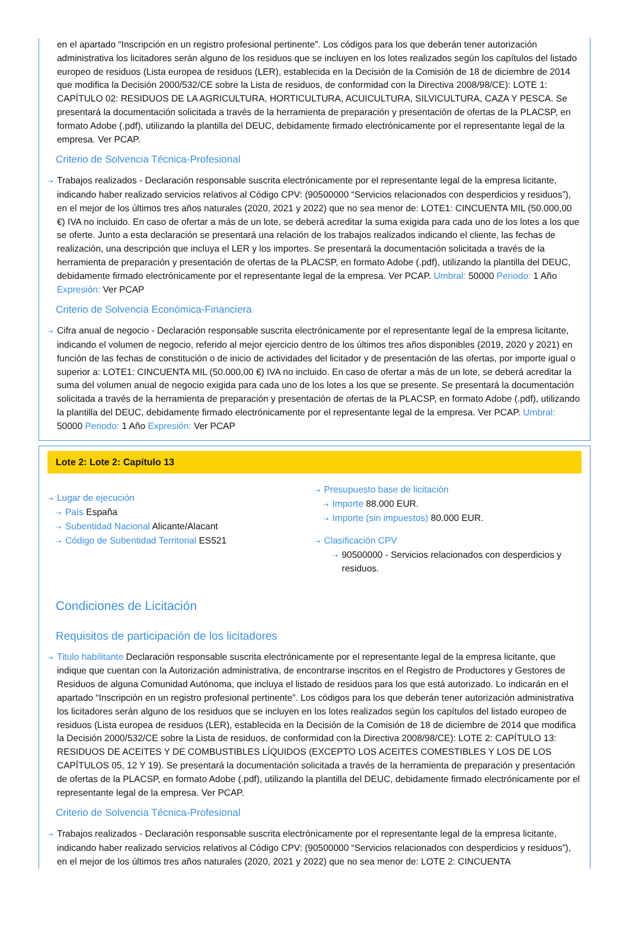en el apartado “Inscripción en un registro profesional pertinente”. Los códigos para los que deberán tener autorización administrativa los licitadores serán alguno de los residuos que se incluyen en los lotes realizados según los capítulos del listado europeo de residuos (Lista europea de residuos (LER), establecida en la Decisión de la Comisión de 18 de diciembre de 2014 que modifica la Decisión 2000/532/CE sobre la Lista de residuos, de conformidad con la Directiva 2008/98/CE): LOTE 1: CAPÍTULO 02: RESIDUOS DE LA AGRICULTURA, HORTICULTURA, ACUICULTURA, SILVICULTURA, CAZA Y PESCA. Se presentará la documentación solicitada a través de la herramienta de preparación y presentación de ofertas de la PLACSP, en formato Adobe (.pdf), utilizando la plantilla del DEUC, debidamente firmado electrónicamente por el representante legal de la empresa. Ver PCAP.
Criterio de Solvencia Técnica-Profesional
⇢ Trabajos realizados - Declaración responsable suscrita electrónicamente por el representante legal de la empresa licitante, indicando haber realizado servicios relativos al Código CPV: (90500000 “Servicios relacionados con desperdicios y residuos”), en el mejor de los últimos tres años naturales (2020, 2021 y 2022) que no sea menor de: LOTE1: CINCUENTA MIL (50.000,00 €) IVA no incluido. En caso de ofertar a más de un lote, se deberá acreditar la suma exigida para cada uno de los lotes a los que se oferte. Junto a esta declaración se presentará una relación de los trabajos realizados indicando el cliente, las fechas de realización, una descripción que incluya el LER y los importes. Se presentará la documentación solicitada a través de la herramienta de preparación y presentación de ofertas de la PLACSP, en formato Adobe (.pdf), utilizando la plantilla del DEUC, debidamente firmado electrónicamente por el representante legal de la empresa. Ver PCAP. Umbral: 50000 Periodo: 1 Año Expresión: Ver PCAP
Criterio de Solvencia Económica-Financiera
⇢ Cifra anual de negocio - Declaración responsable suscrita electrónicamente por el representante legal de la empresa licitante, indicando el volumen de negocio, referido al mejor ejercicio dentro de los últimos tres años disponibles (2019, 2020 y 2021) en función de las fechas de constitución o de inicio de actividades del licitador y de presentación de las ofertas, por importe igual o superior a: LOTE1: CINCUENTA MIL (50.000,00 €) IVA no incluido. En caso de ofertar a más de un lote, se deberá acreditar la suma del volumen anual de negocio exigida para cada uno de los lotes a los que se presente. Se presentará la documentación solicitada a través de la herramienta de preparación y presentación de ofertas de la PLACSP, en formato Adobe (.pdf), utilizando la plantilla del DEUC, debidamente firmado electrónicamente por el representante legal de la empresa. Ver PCAP. Umbral: 50000 Periodo: 1 Año Expresión: Ver PCAP
Lote 2: Lote 2: Capítulo 13
⇢ Lugar de ejecución
⇢ País España
⇢ Subentidad Nacional Alicante/Alacant
⇢ Código de Subentidad Territorial ES521
⇢ Presupuesto base de licitación
⇢ Importe 88.000 EUR.
⇢ Importe (sin impuestos) 80.000 EUR.
⇢ Clasificación CPV
⇢ 90500000 - Servicios relacionados con desperdicios y residuos.
Condiciones de Licitación
Requisitos de participación de los licitadores
⇢ Titulo habilitante Declaración responsable suscrita electrónicamente por el representante legal de la empresa licitante, que indique que cuentan con la Autorización administrativa, de encontrarse inscritos en el Registro de Productores y Gestores de Residuos de alguna Comunidad Autónoma, que incluya el listado de residuos para los que está autorizado. Lo indicarán en el apartado “Inscripción en un registro profesional pertinente”. Los códigos para los que deberán tener autorización administrativa los licitadores serán alguno de los residuos que se incluyen en los lotes realizados según los capítulos del listado europeo de residuos (Lista europea de residuos (LER), establecida en la Decisión de la Comisión de 18 de diciembre de 2014 que modifica la Decisión 2000/532/CE sobre la Lista de residuos, de conformidad con la Directiva 2008/98/CE): LOTE 2: CAPÍTULO 13: RESIDUOS DE ACEITES Y DE COMBUSTIBLES LÍQUIDOS (EXCEPTO LOS ACEITES COMESTIBLES Y LOS DE LOS CAPÍTULOS 05, 12 Y 19). Se presentará la documentación solicitada a través de la herramienta de preparación y presentación de ofertas de la PLACSP, en formato Adobe (.pdf), utilizando la plantilla del DEUC, debidamente firmado electrónicamente por el representante legal de la empresa. Ver PCAP.
Criterio de Solvencia Técnica-Profesional
⇢ Trabajos realizados - Declaración responsable suscrita electrónicamente por el representante legal de la empresa licitante, indicando haber realizado servicios relativos al Código CPV: (90500000 “Servicios relacionados con desperdicios y residuos”), en el mejor de los últimos tres años naturales (2020, 2021 y 2022) que no sea menor de: LOTE 2: CINCUENTA